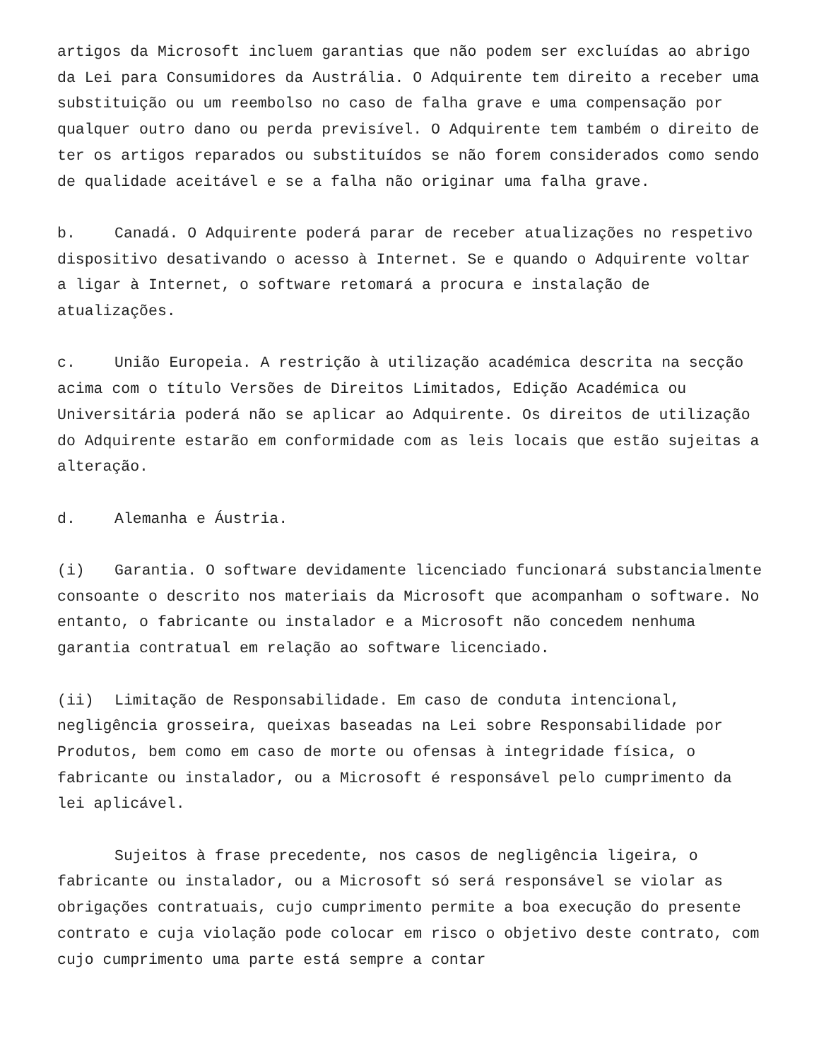artigos da Microsoft incluem garantias que não podem ser excluídas ao abrigo da Lei para Consumidores da Austrália. O Adquirente tem direito a receber uma substituição ou um reembolso no caso de falha grave e uma compensação por qualquer outro dano ou perda previsível. O Adquirente tem também o direito de ter os artigos reparados ou substituídos se não forem considerados como sendo de qualidade aceitável e se a falha não originar uma falha grave.
b. Canadá. O Adquirente poderá parar de receber atualizações no respetivo dispositivo desativando o acesso à Internet. Se e quando o Adquirente voltar a ligar à Internet, o software retomará a procura e instalação de atualizações.
c. União Europeia. A restrição à utilização académica descrita na secção acima com o título Versões de Direitos Limitados, Edição Académica ou Universitária poderá não se aplicar ao Adquirente. Os direitos de utilização do Adquirente estarão em conformidade com as leis locais que estão sujeitas a alteração.
d. Alemanha e Áustria.
(i) Garantia. O software devidamente licenciado funcionará substancialmente consoante o descrito nos materiais da Microsoft que acompanham o software. No entanto, o fabricante ou instalador e a Microsoft não concedem nenhuma garantia contratual em relação ao software licenciado.
(ii) Limitação de Responsabilidade. Em caso de conduta intencional, negligência grosseira, queixas baseadas na Lei sobre Responsabilidade por Produtos, bem como em caso de morte ou ofensas à integridade física, o fabricante ou instalador, ou a Microsoft é responsável pelo cumprimento da lei aplicável.
Sujeitos à frase precedente, nos casos de negligência ligeira, o fabricante ou instalador, ou a Microsoft só será responsável se violar as obrigações contratuais, cujo cumprimento permite a boa execução do presente contrato e cuja violação pode colocar em risco o objetivo deste contrato, com cujo cumprimento uma parte está sempre a contar